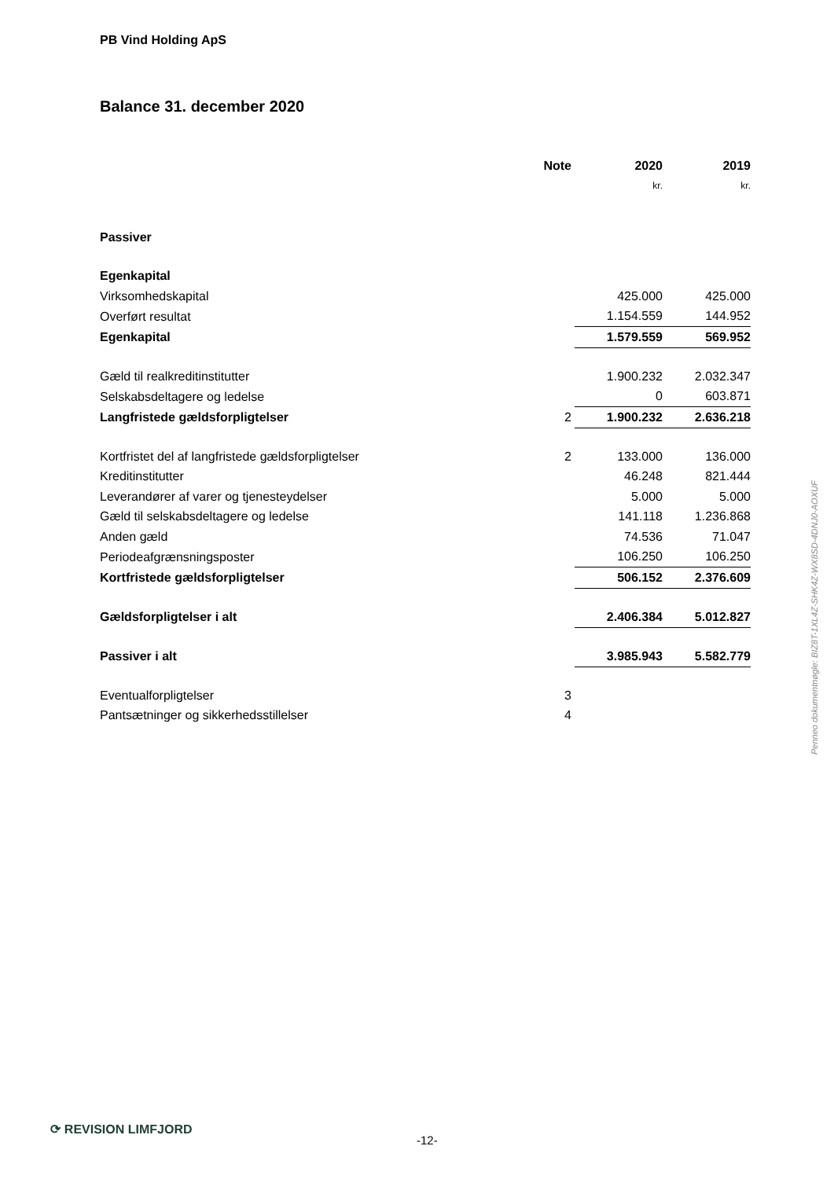PB Vind Holding ApS
Balance 31. december 2020
| | Note | | 2020 | | 2019 |
| --- | --- | --- | --- | --- | --- |
| | | | kr. | | kr. |
| Passiver | | | | | |
| Egenkapital | | | | | |
| Virksomhedskapital | | | 425.000 | | 425.000 |
| Overført resultat | | | 1.154.559 | | 144.952 |
| Egenkapital | | | 1.579.559 | | 569.952 |
| Gæld til realkreditinstitutter | | | 1.900.232 | | 2.032.347 |
| Selskabsdeltagere og ledelse | | | 0 | | 603.871 |
| Langfristede gældsforpligtelser | 2 | | 1.900.232 | | 2.636.218 |
| Kortfristet del af langfristede gældsforpligtelser | 2 | | 133.000 | | 136.000 |
| Kreditinstitutter | | | 46.248 | | 821.444 |
| Leverandører af varer og tjenesteydelser | | | 5.000 | | 5.000 |
| Gæld til selskabsdeltagere og ledelse | | | 141.118 | | 1.236.868 |
| Anden gæld | | | 74.536 | | 71.047 |
| Periodeafgrænsningsposter | | | 106.250 | | 106.250 |
| Kortfristede gældsforpligtelser | | | 506.152 | | 2.376.609 |
| Gældsforpligtelser i alt | | | 2.406.384 | | 5.012.827 |
| Passiver i alt | | | 3.985.943 | | 5.582.779 |
| Eventualforpligtelser | 3 | | | | |
| Pantsætninger og sikkerhedsstillelser | 4 | | | | |
Penneo dokumentnøgle: BIZ8T-1XL4Z-SHK4Z-WX8SD-4DNJ0-AOXUF
⟳ REVISION LIMFJORD
-12-